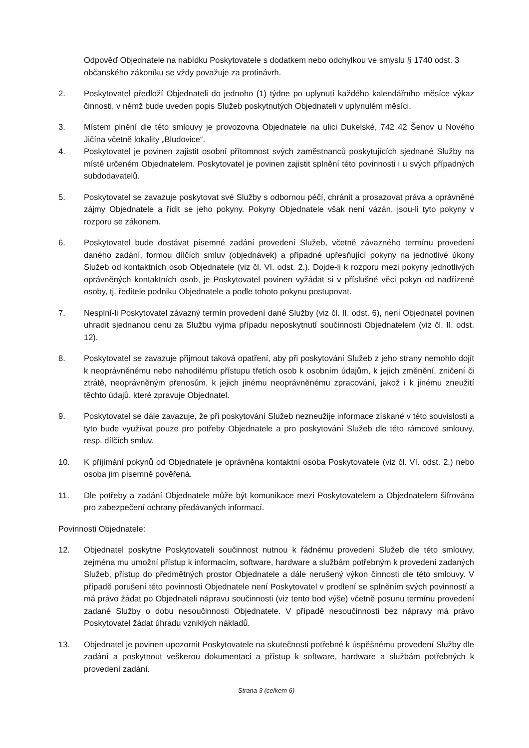Odpověď Objednatele na nabídku Poskytovatele s dodatkem nebo odchylkou ve smyslu § 1740 odst. 3 občanského zákoníku se vždy považuje za protinávrh.
2. Poskytovatel předloží Objednateli do jednoho (1) týdne po uplynutí každého kalendářního měsíce výkaz činnosti, v němž bude uveden popis Služeb poskytnutých Objednateli v uplynulém měsíci.
3. Místem plnění dle této smlouvy je provozovna Objednatele na ulici Dukelské, 742 42 Šenov u Nového Jičína včetně lokality „Bludovice“.
4. Poskytovatel je povinen zajistit osobní přítomnost svých zaměstnanců poskytujících sjednané Služby na místě určeném Objednatelem. Poskytovatel je povinen zajistit splnění této povinnosti i u svých případných subdodavatelů.
5. Poskytovatel se zavazuje poskytovat své Služby s odbornou péčí, chránit a prosazovat práva a oprávněné zájmy Objednatele a řídit se jeho pokyny. Pokyny Objednatele však není vázán, jsou-li tyto pokyny v rozporu se zákonem.
6. Poskytovatel bude dostávat písemné zadání provedení Služeb, včetně závazného termínu provedení daného zadání, formou dílčích smluv (objednávek) a případné upřesňující pokyny na jednotlivé úkony Služeb od kontaktních osob Objednatele (viz čl. VI. odst. 2.). Dojde-li k rozporu mezi pokyny jednotlivých oprávněných kontaktních osob, je Poskytovatel povinen vyžádat si v příslušné věci pokyn od nadřízené osoby, tj. ředitele podniku Objednatele a podle tohoto pokynu postupovat.
7. Nesplní-li Poskytovatel závazný termín provedení dané Služby (viz čl. II. odst. 6), není Objednatel povinen uhradit sjednanou cenu za Službu vyjma případu neposkytnutí součinnosti Objednatelem (viz čl. II. odst. 12).
8. Poskytovatel se zavazuje přijmout taková opatření, aby při poskytování Služeb z jeho strany nemohlo dojít k neoprávněnému nebo nahodilému přístupu třetích osob k osobním údajům, k jejich změnění, zničení či ztrátě, neoprávněným přenosům, k jejich jinému neoprávněnému zpracování, jakož i k jinému zneužití těchto údajů, které zpravuje Objednatel.
9. Poskytovatel se dále zavazuje, že při poskytování Služeb nezneužije informace získané v této souvislosti a tyto bude využívat pouze pro potřeby Objednatele a pro poskytování Služeb dle této rámcové smlouvy, resp. dílčích smluv.
10. K přijímání pokynů od Objednatele je oprávněna kontaktní osoba Poskytovatele (viz čl. VI. odst. 2.) nebo osoba jim písemně pověřená.
11. Dle potřeby a zadání Objednatele může být komunikace mezi Poskytovatelem a Objednatelem šifrována pro zabezpečení ochrany předávaných informací.
Povinnosti Objednatele:
12. Objednatel poskytne Poskytovateli součinnost nutnou k řádnému provedení Služeb dle této smlouvy, zejména mu umožní přístup k informacím, software, hardware a službám potřebným k provedení zadaných Služeb, přístup do předmětných prostor Objednatele a dále nerušený výkon činnosti dle této smlouvy. V případě porušení této povinnosti Objednatele není Poskytovatel v prodlení se splněním svých povinností a má právo žádat po Objednateli nápravu součinnosti (viz tento bod výše) včetně posunu termínu provedení zadané Služby o dobu nesoučinnosti Objednatele. V případě nesoučinnosti bez nápravy má právo Poskytovatel žádat úhradu vzniklých nákladů.
13. Objednatel je povinen upozornit Poskytovatele na skutečnosti potřebné k úspěšnému provedení Služby dle zadání a poskytnout veškerou dokumentaci a přístup k software, hardware a službám potřebných k provedení zadání.
Strana 3 (celkem 6)